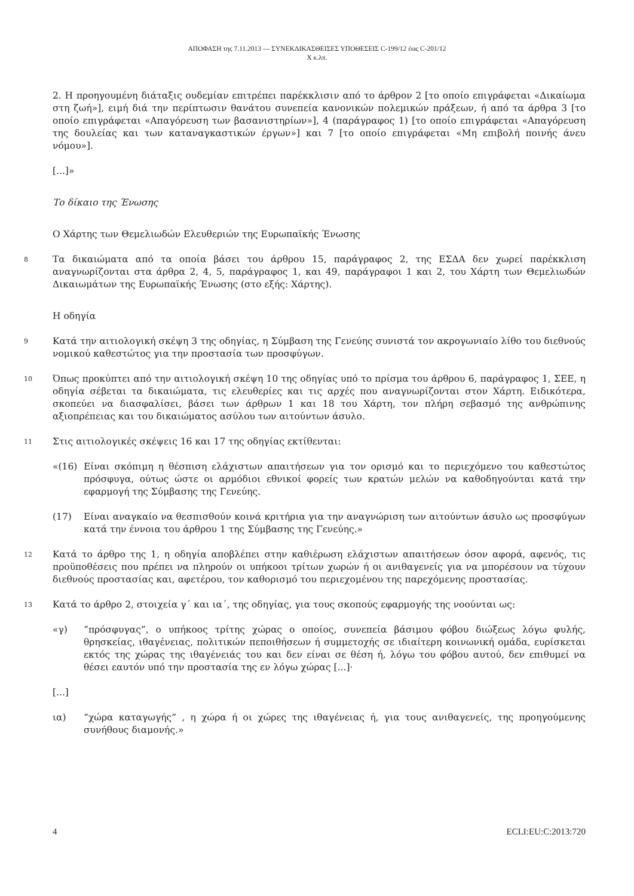ΑΠΟΦΑΣΗ της 7.11.2013 — ΣΥΝΕΚΔΙΚΑΣΘΕΙΣΕΣ ΥΠΟΘΕΣΕΙΣ C-199/12 έως C-201/12
X κ.λπ.
2. Η προηγουμένη διάταξις ουδεμίαν επιτρέπει παρέκκλισιν από το άρθρον 2 [το οποίο επιγράφεται «Δικαίωμα στη ζωή»], ειμή διά την περίπτωσιν θανάτου συνεπεία κανονικών πολεμικών πράξεων, ή από τα άρθρα 3 [το οποίο επιγράφεται «Απαγόρευση των βασανιστηρίων»], 4 (παράγραφος 1) [το οποίο επιγράφεται «Απαγόρευση της δουλείας και των καταναγκαστικών έργων»] και 7 [το οποίο επιγράφεται «Μη επιβολή ποινής άνευ νόμου»].
[...]»
Το δίκαιο της Ένωσης
Ο Χάρτης των Θεμελιωδών Ελευθεριών της Ευρωπαϊκής Ένωσης
8 Τα δικαιώματα από τα οποία βάσει του άρθρου 15, παράγραφος 2, της ΕΣΔΑ δεν χωρεί παρέκκλιση αναγνωρίζονται στα άρθρα 2, 4, 5, παράγραφος 1, και 49, παράγραφοι 1 και 2, του Χάρτη των Θεμελιωδών Δικαιωμάτων της Ευρωπαϊκής Ένωσης (στο εξής: Χάρτης).
Η οδηγία
9 Κατά την αιτιολογική σκέψη 3 της οδηγίας, η Σύμβαση της Γενεύης συνιστά τον ακρογωνιαίο λίθο του διεθνούς νομικού καθεστώτος για την προστασία των προσφύγων.
10 Όπως προκύπτει από την αιτιολογική σκέψη 10 της οδηγίας υπό το πρίσμα του άρθρου 6, παράγραφος 1, ΣΕΕ, η οδηγία σέβεται τα δικαιώματα, τις ελευθερίες και τις αρχές που αναγνωρίζονται στον Χάρτη. Ειδικότερα, σκοπεύει να διασφαλίσει, βάσει των άρθρων 1 και 18 του Χάρτη, τον πλήρη σεβασμό της ανθρώπινης αξιοπρέπειας και του δικαιώματος ασύλου των αιτούντων άσυλο.
11 Στις αιτιολογικές σκέψεις 16 και 17 της οδηγίας εκτίθενται:
«(16) Είναι σκόπιμη η θέσπιση ελάχιστων απαιτήσεων για τον ορισμό και το περιεχόμενο του καθεστώτος πρόσφυγα, ούτως ώστε οι αρμόδιοι εθνικοί φορείς των κρατών μελών να καθοδηγούνται κατά την εφαρμογή της Σύμβασης της Γενεύης.
(17) Είναι αναγκαίο να θεσπισθούν κοινά κριτήρια για την αναγνώριση των αιτούντων άσυλο ως προσφύγων κατά την έννοια του άρθρου 1 της Σύμβασης της Γενεύης.»
12 Κατά το άρθρο της 1, η οδηγία αποβλέπει στην καθιέρωση ελάχιστων απαιτήσεων όσον αφορά, αφενός, τις προϋποθέσεις που πρέπει να πληρούν οι υπήκοοι τρίτων χωρών ή οι ανιθαγενείς για να μπορέσουν να τύχουν διεθνούς προστασίας και, αφετέρου, τον καθορισμό του περιεχομένου της παρεχόμενης προστασίας.
13 Κατά το άρθρο 2, στοιχεία γ΄ και ια΄, της οδηγίας, για τους σκοπούς εφαρμογής της νοούνται ως:
«γ) “πρόσφυγας”, ο υπήκοος τρίτης χώρας ο οποίος, συνεπεία βάσιμου φόβου διώξεως λόγω φυλής, θρησκείας, ιθαγένειας, πολιτικών πεποιθήσεων ή συμμετοχής σε ιδιαίτερη κοινωνική ομάδα, ευρίσκεται εκτός της χώρας της ιθαγένειάς του και δεν είναι σε θέση ή, λόγω του φόβου αυτού, δεν επιθυμεί να θέσει εαυτόν υπό την προστασία της εν λόγω χώρας [...]·
[...]
ια) “χώρα καταγωγής” , η χώρα ή οι χώρες της ιθαγένειας ή, για τους ανιθαγενείς, της προηγούμενης συνήθους διαμονής.»
4 ECLI:EU:C:2013:720